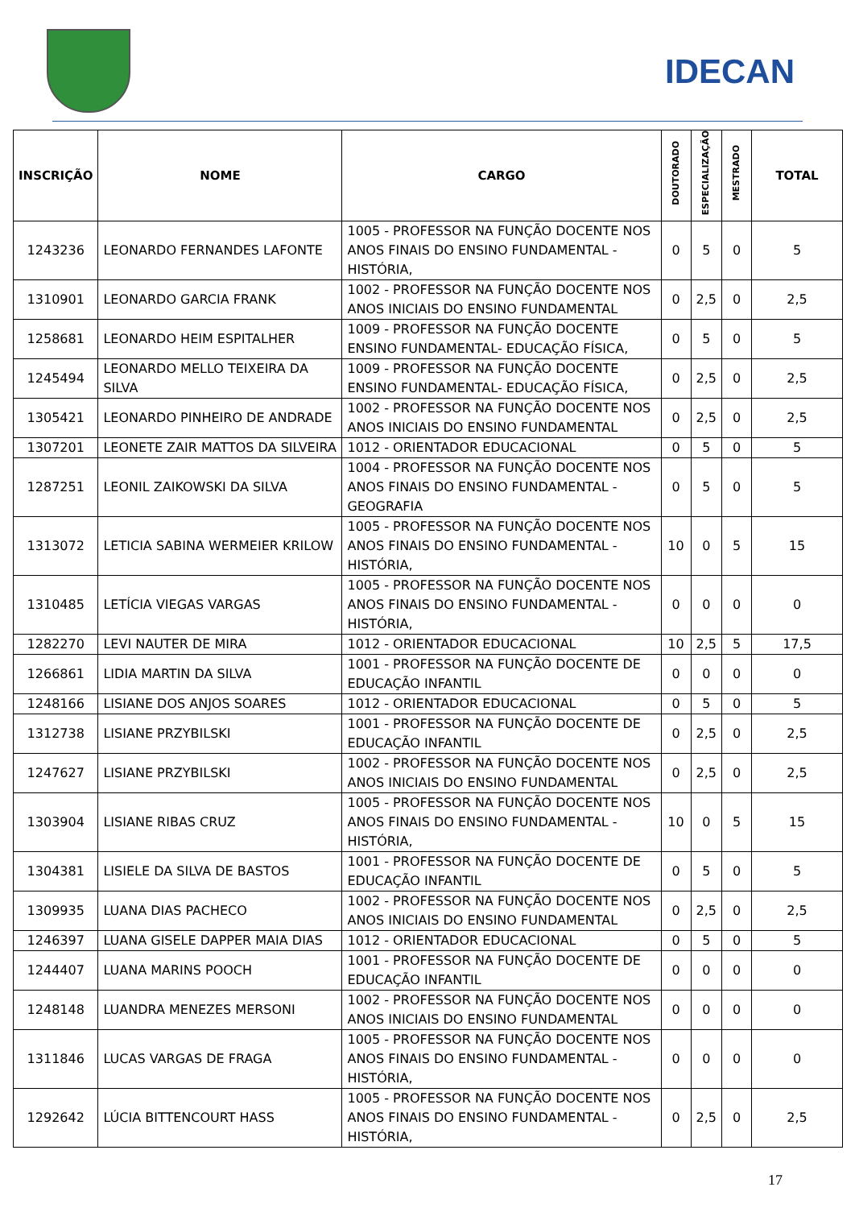IDECAN
| INSCRIÇÃO | NOME | CARGO | DOUTORADO | ESPECIALIZAÇÃO | MESTRADO | TOTAL |
| --- | --- | --- | --- | --- | --- | --- |
| 1243236 | LEONARDO FERNANDES LAFONTE | 1005 - PROFESSOR NA FUNÇÃO DOCENTE NOS ANOS FINAIS DO ENSINO FUNDAMENTAL - HISTÓRIA, | 0 | 5 | 0 | 5 |
| 1310901 | LEONARDO GARCIA FRANK | 1002 - PROFESSOR NA FUNÇÃO DOCENTE NOS ANOS INICIAIS DO ENSINO FUNDAMENTAL | 0 | 2,5 | 0 | 2,5 |
| 1258681 | LEONARDO HEIM ESPITALHER | 1009 - PROFESSOR NA FUNÇÃO DOCENTE ENSINO FUNDAMENTAL- EDUCAÇÃO FÍSICA, | 0 | 5 | 0 | 5 |
| 1245494 | LEONARDO MELLO TEIXEIRA DA SILVA | 1009 - PROFESSOR NA FUNÇÃO DOCENTE ENSINO FUNDAMENTAL- EDUCAÇÃO FÍSICA, | 0 | 2,5 | 0 | 2,5 |
| 1305421 | LEONARDO PINHEIRO DE ANDRADE | 1002 - PROFESSOR NA FUNÇÃO DOCENTE NOS ANOS INICIAIS DO ENSINO FUNDAMENTAL | 0 | 2,5 | 0 | 2,5 |
| 1307201 | LEONETE ZAIR MATTOS DA SILVEIRA | 1012 - ORIENTADOR EDUCACIONAL | 0 | 5 | 0 | 5 |
| 1287251 | LEONIL ZAIKOWSKI DA SILVA | 1004 - PROFESSOR NA FUNÇÃO DOCENTE NOS ANOS FINAIS DO ENSINO FUNDAMENTAL - GEOGRAFIA | 0 | 5 | 0 | 5 |
| 1313072 | LETICIA SABINA WERMEIER KRILOW | 1005 - PROFESSOR NA FUNÇÃO DOCENTE NOS ANOS FINAIS DO ENSINO FUNDAMENTAL - HISTÓRIA, | 10 | 0 | 5 | 15 |
| 1310485 | LETÍCIA VIEGAS VARGAS | 1005 - PROFESSOR NA FUNÇÃO DOCENTE NOS ANOS FINAIS DO ENSINO FUNDAMENTAL - HISTÓRIA, | 0 | 0 | 0 | 0 |
| 1282270 | LEVI NAUTER DE MIRA | 1012 - ORIENTADOR EDUCACIONAL | 10 | 2,5 | 5 | 17,5 |
| 1266861 | LIDIA MARTIN DA SILVA | 1001 - PROFESSOR NA FUNÇÃO DOCENTE DE EDUCAÇÃO INFANTIL | 0 | 0 | 0 | 0 |
| 1248166 | LISIANE DOS ANJOS SOARES | 1012 - ORIENTADOR EDUCACIONAL | 0 | 5 | 0 | 5 |
| 1312738 | LISIANE PRZYBILSKI | 1001 - PROFESSOR NA FUNÇÃO DOCENTE DE EDUCAÇÃO INFANTIL | 0 | 2,5 | 0 | 2,5 |
| 1247627 | LISIANE PRZYBILSKI | 1002 - PROFESSOR NA FUNÇÃO DOCENTE NOS ANOS INICIAIS DO ENSINO FUNDAMENTAL | 0 | 2,5 | 0 | 2,5 |
| 1303904 | LISIANE RIBAS CRUZ | 1005 - PROFESSOR NA FUNÇÃO DOCENTE NOS ANOS FINAIS DO ENSINO FUNDAMENTAL - HISTÓRIA, | 10 | 0 | 5 | 15 |
| 1304381 | LISIELE DA SILVA DE BASTOS | 1001 - PROFESSOR NA FUNÇÃO DOCENTE DE EDUCAÇÃO INFANTIL | 0 | 5 | 0 | 5 |
| 1309935 | LUANA DIAS PACHECO | 1002 - PROFESSOR NA FUNÇÃO DOCENTE NOS ANOS INICIAIS DO ENSINO FUNDAMENTAL | 0 | 2,5 | 0 | 2,5 |
| 1246397 | LUANA GISELE DAPPER MAIA DIAS | 1012 - ORIENTADOR EDUCACIONAL | 0 | 5 | 0 | 5 |
| 1244407 | LUANA MARINS POOCH | 1001 - PROFESSOR NA FUNÇÃO DOCENTE DE EDUCAÇÃO INFANTIL | 0 | 0 | 0 | 0 |
| 1248148 | LUANDRA MENEZES MERSONI | 1002 - PROFESSOR NA FUNÇÃO DOCENTE NOS ANOS INICIAIS DO ENSINO FUNDAMENTAL | 0 | 0 | 0 | 0 |
| 1311846 | LUCAS VARGAS DE FRAGA | 1005 - PROFESSOR NA FUNÇÃO DOCENTE NOS ANOS FINAIS DO ENSINO FUNDAMENTAL - HISTÓRIA, | 0 | 0 | 0 | 0 |
| 1292642 | LÚCIA BITTENCOURT HASS | 1005 - PROFESSOR NA FUNÇÃO DOCENTE NOS ANOS FINAIS DO ENSINO FUNDAMENTAL - HISTÓRIA, | 0 | 2,5 | 0 | 2,5 |
17